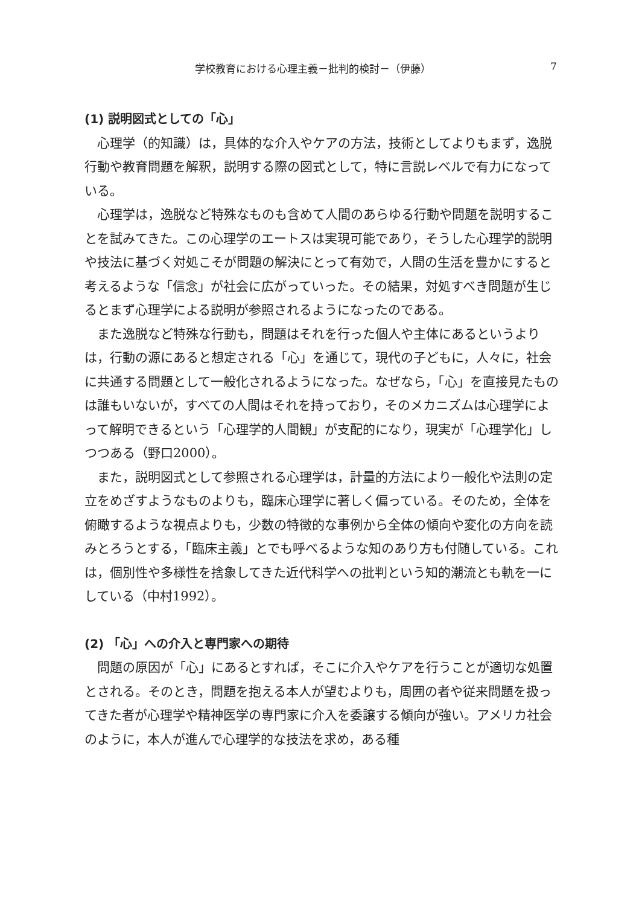学校教育における心理主義－批判的検討－（伊藤） 7
(1) 説明図式としての「心」
心理学（的知識）は，具体的な介入やケアの方法，技術としてよりもまず，逸脱行動や教育問題を解釈，説明する際の図式として，特に言説レベルで有力になっている。
心理学は，逸脱など特殊なものも含めて人間のあらゆる行動や問題を説明することを試みてきた。この心理学のエートスは実現可能であり，そうした心理学的説明や技法に基づく対処こそが問題の解決にとって有効で，人間の生活を豊かにすると考えるような「信念」が社会に広がっていった。その結果，対処すべき問題が生じるとまず心理学による説明が参照されるようになったのである。
また逸脱など特殊な行動も，問題はそれを行った個人や主体にあるというよりは，行動の源にあると想定される「心」を通じて，現代の子どもに，人々に，社会に共通する問題として一般化されるようになった。なぜなら，「心」を直接見たものは誰もいないが，すべての人間はそれを持っており，そのメカニズムは心理学によって解明できるという「心理学的人間観」が支配的になり，現実が「心理学化」しつつある（野口2000）。
また，説明図式として参照される心理学は，計量的方法により一般化や法則の定立をめざすようなものよりも，臨床心理学に著しく偏っている。そのため，全体を俯瞰するような視点よりも，少数の特徴的な事例から全体の傾向や変化の方向を読みとろうとする，「臨床主義」とでも呼べるような知のあり方も付随している。これは，個別性や多様性を捨象してきた近代科学への批判という知的潮流とも軌を一にしている（中村1992）。
(2) 「心」への介入と専門家への期待
問題の原因が「心」にあるとすれば，そこに介入やケアを行うことが適切な処置とされる。そのとき，問題を抱える本人が望むよりも，周囲の者や従来問題を扱ってきた者が心理学や精神医学の専門家に介入を委譲する傾向が強い。アメリカ社会のように，本人が進んで心理学的な技法を求め，ある種